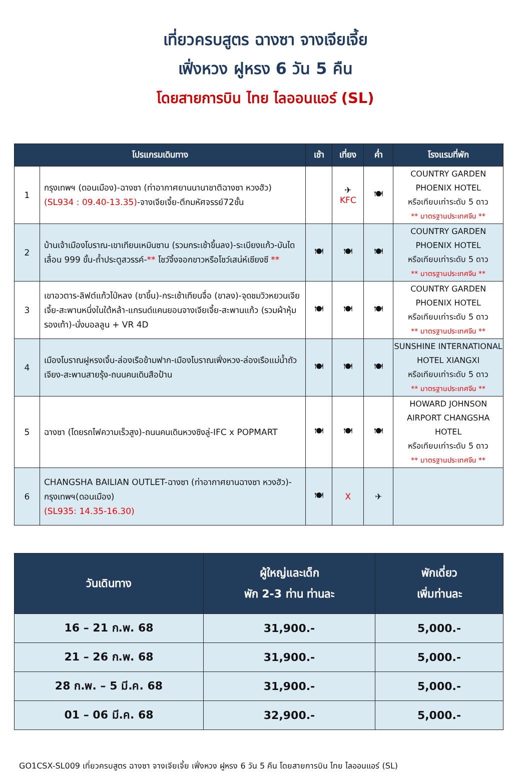เที่ยวครบสูตร ฉางซา จางเจียเจี้ย
เฟิ่งหวง ฝูหรง 6 วัน 5 คืน
โดยสายการบิน ไทย ไลออนแอร์ (SL)
| โปรแกรมเดินทาง | | เช้า | เที่ยง | ค่ำ | โรงแรมที่พัก |
| --- | --- | --- | --- | --- | --- |
| 1 | กรุงเทพฯ (ดอนเมือง)-ฉางซา (ท่าอากาศยานนานาชาติฉางซา หวงฮัว) (SL934 : 09.40-13.35) -จางเจียเจี้ย-ตึกมหัศจรรย์72ชั้น | | ✈ KFC | 🍽 | COUNTRY GARDEN PHOENIX HOTEL หรือเทียบเท่าระดับ 5 ดาว ** มาตรฐานประเทศจีน ** |
| 2 | บ้านเจ้าเมืองโบราณ-เขาเทียนเหมินซาน (รวมกระเช้าขึ้นลง)-ระเบียงแก้ว-บันไดเลื่อน 999 ขั้น-ถ้ำประตูสวรรค์- ** โชว์จิ้งจอกขาวหรือโชว์เสน่ห์เซียงซี ** | 🍽 | 🍽 | 🍽 | COUNTRY GARDEN PHOENIX HOTEL หรือเทียบเท่าระดับ 5 ดาว ** มาตรฐานประเทศจีน ** |
| 3 | เขาอวตาร-ลิฟต์แก้วไป่หลง (ขาขึ้น)-กระเช้าเทียนจื่อ (ขาลง)-จุดชมวิวหยวนเจียเจี้ย-สะพานหนึ่งในใต้หล้า-แกรนด์แคนยอนจางเจียเจี้ย-สะพานแก้ว (รวมผ้าหุ้มรองเท้า)-นั่งบอลลูน + VR 4D | 🍽 | 🍽 | 🍽 | COUNTRY GARDEN PHOENIX HOTEL หรือเทียบเท่าระดับ 5 ดาว ** มาตรฐานประเทศจีน ** |
| 4 | เมืองโบราณฝูหรงเจิ้น-ล่องเรือข้ามฟาก-เมืองโบราณเฟิ่งหวง-ล่องเรือแม่น้ำถัวเจียง-สะพานสายรุ้ง-ถนนคนเดินสือป้าน | 🍽 | 🍽 | 🍽 | SUNSHINE INTERNATIONAL HOTEL XIANGXI หรือเทียบเท่าระดับ 5 ดาว ** มาตรฐานประเทศจีน ** |
| 5 | ฉางซา (โดยรถไฟความเร็วสูง)-ถนนคนเดินหวงซิงลู่-IFC x POPMART | 🍽 | 🍽 | 🍽 | HOWARD JOHNSON AIRPORT CHANGSHA HOTEL หรือเทียบเท่าระดับ 5 ดาว ** มาตรฐานประเทศจีน ** |
| 6 | CHANGSHA BAILIAN OUTLET-ฉางซา (ท่าอากาศยานฉางซา หวงฮัว)-กรุงเทพฯ(ดอนเมือง) (SL935: 14.35-16.30) | 🍽 | X | ✈ | |
| วันเดินทาง | ผู้ใหญ่และเด็ก พัก 2-3 ท่าน ท่านละ | พักเดี่ยว เพิ่มท่านละ |
| --- | --- | --- |
| 16 – 21 ก.พ. 68 | 31,900.- | 5,000.- |
| 21 – 26 ก.พ. 68 | 31,900.- | 5,000.- |
| 28 ก.พ. – 5 มี.ค. 68 | 31,900.- | 5,000.- |
| 01 – 06 มี.ค. 68 | 32,900.- | 5,000.- |
GO1CSX-SL009 เที่ยวครบสูตร ฉางซา จางเจียเจี้ย เฟิ่งหวง ฝูหรง 6 วัน 5 คืน โดยสายการบิน ไทย ไลออนแอร์ (SL)